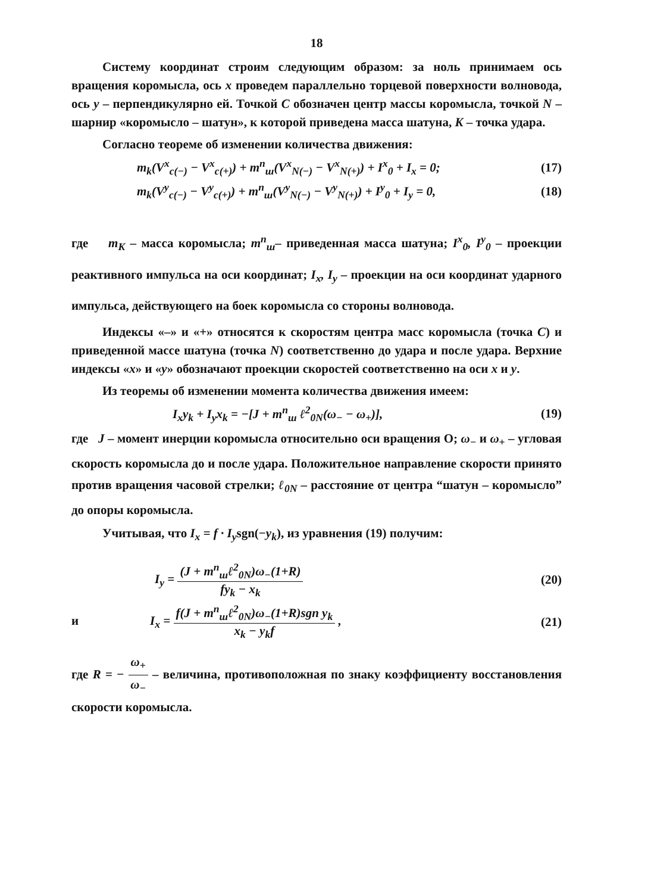18
Систему координат строим следующим образом: за ноль принимаем ось вращения коромысла, ось x проведем параллельно торцевой поверхности волновода, ось y – перпендикулярно ей. Точкой C обозначен центр массы коромысла, точкой N – шарнир «коромысло – шатун», к которой приведена масса шатуна, K – точка удара.
Согласно теореме об изменении количества движения:
m<sub>k</sub>(V<sup>x</sup><sub>c(−)</sub> − V<sup>x</sup><sub>c(+)</sub>) + m<sup>n</sup><sub>ш</sub>(V<sup>x</sup><sub>N(−)</sub> − V<sup>x</sup><sub>N(+)</sub>) + I<sup>x</sup><sub>0</sub> + I<sub>x</sub> = 0; (17)
m<sub>k</sub>(V<sup>y</sup><sub>c(−)</sub> − V<sup>y</sup><sub>c(+)</sub>) + m<sup>n</sup><sub>ш</sub>(V<sup>y</sup><sub>N(−)</sub> − V<sup>y</sup><sub>N(+)</sub>) + I<sup>y</sup><sub>0</sub> + I<sub>y</sub> = 0, (18)
где m<sub>K</sub> – масса коромысла; m<sup>n</sup><sub>ш</sub>– приведенная масса шатуна; I<sup>x</sup><sub>0</sub>, I<sup>y</sup><sub>0</sub> – проекции реактивного импульса на оси координат; I<sub>x</sub>, I<sub>y</sub> – проекции на оси координат ударного импульса, действующего на боек коромысла со стороны волновода.
Индексы «–» и «+» относятся к скоростям центра масс коромысла (точка C) и приведенной массе шатуна (точка N) соответственно до удара и после удара. Верхние индексы «x» и «y» обозначают проекции скоростей соответственно на оси x и y.
Из теоремы об изменении момента количества движения имеем:
I<sub>x</sub>y<sub>k</sub> + I<sub>y</sub>x<sub>k</sub> = −[J + m<sup>n</sup><sub>ш</sub> ℓ<sup>2</sup><sub>0N</sub>(ω<sub>−</sub> − ω<sub>+</sub>)], (19)
где J – момент инерции коромысла относительно оси вращения O; ω<sub>−</sub> и ω<sub>+</sub> – угловая скорость коромысла до и после удара. Положительное направление скорости принято против вращения часовой стрелки; ℓ<sub>0N</sub> – расстояние от центра “шатун – коромысло” до опоры коромысла.
Учитывая, что I<sub>x</sub> = f · I<sub>y</sub>sgn(−y<sub>k</sub>), из уравнения (19) получим:
I<sub>y</sub> = (J + m<sup>n</sup><sub>ш</sub>ℓ<sup>2</sup><sub>0N</sub>)ω<sub>−</sub>(1+R) fy<sub>k</sub> − x<sub>k</sub> (20)
и I<sub>x</sub> = f(J + m<sup>n</sup><sub>ш</sub>ℓ<sup>2</sup><sub>0N</sub>)ω<sub>−</sub>(1+R)sgn y<sub>k</sub> x<sub>k</sub> − y<sub>k</sub>f , (21)
где R = − ω<sub>+</sub> ω<sub>−</sub> – величина, противоположная по знаку коэффициенту восстановления скорости коромысла.